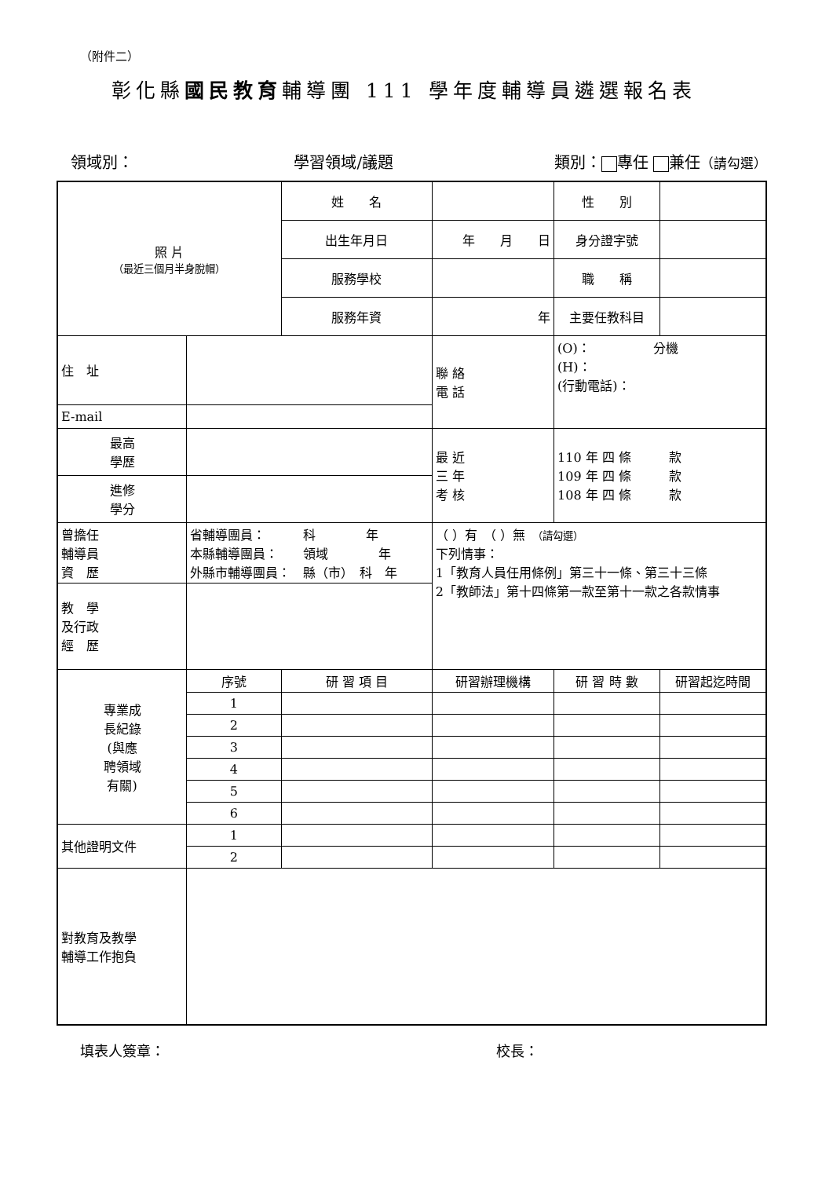（附件二）
彰化縣國民教育輔導團 111 學年度輔導員遴選報名表
領域別： 學習領域/議題 類別： 專任 兼任（請勾選）
| 照 片 （最近三個月半身脫帽） | | | 姓 名 | | | 性 別 | |
| | | | 出生年月日 | 年 月 日 | | 身分證字號 | |
| | | | 服務學校 | | | 職 稱 | |
| | | | 服務年資 | 年 | | 主要任教科目 | |
| 住 址 | | | | | 聯 絡 電 話 | (O)： 分機 (H)： (行動電話)： | |
| E-mail | | | | | | | |
| 最高 學歷 | | | | | 最 近 三 年 考 核 | 110 年 四 條 款 109 年 四 條 款 108 年 四 條 款 | |
| 進修 學分 | | | | | | | |
| 曾擔任 輔導員 資 歷 | 省輔導團員： 科 年 本縣輔導團員： 領域 年 外縣市輔導團員： 縣（市） 科 年 | | | | （ ）有 （ ）無 （請勾選） 下列情事： 1「教育人員任用條例」第三十一條、第三十三條 2「教師法」第十四條第一款至第十一款之各款情事 | | |
| 教 學 及行政 經 歷 | | | | | | | |
| 專業成 長紀錄 (與應 聘領域 有關) | | 序號 | 研 習 項 目 | 研習辦理機構 | | 研 習 時 數 | 研習起迄時間 |
| | | 1 | | | | | |
| | | 2 | | | | | |
| | | 3 | | | | | |
| | | 4 | | | | | |
| | | 5 | | | | | |
| | | 6 | | | | | |
| 其他證明文件 | | 1 | | | | | |
| | | 2 | | | | | |
| 對教育及教學 輔導工作抱負 | | | | | | | |
填表人簽章： 校長：